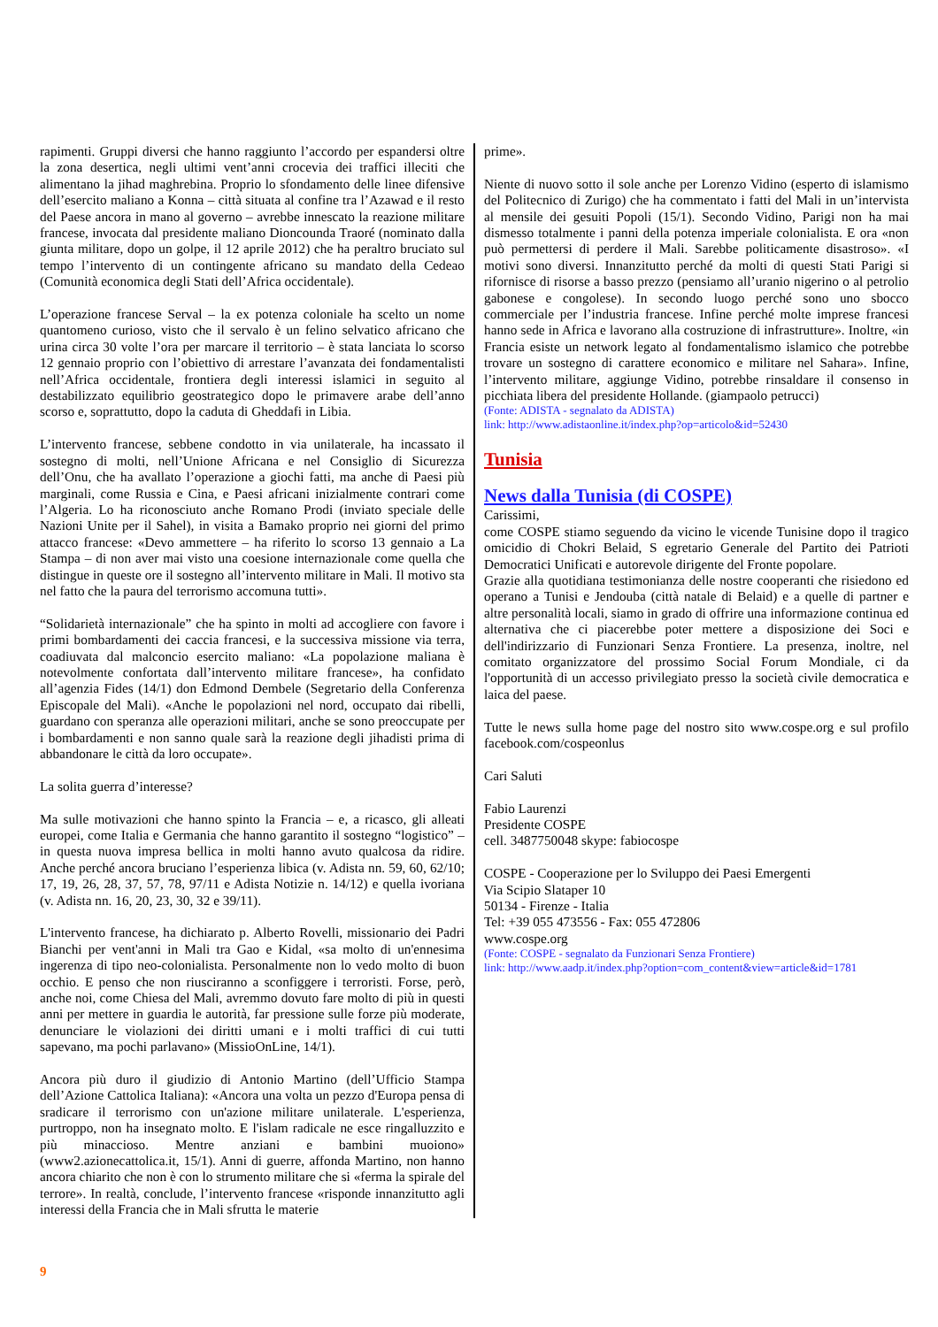rapimenti. Gruppi diversi che hanno raggiunto l’accordo per espandersi oltre la zona desertica, negli ultimi vent’anni crocevia dei traffici illeciti che alimentano la jihad maghrebina. Proprio lo sfondamento delle linee difensive dell’esercito maliano a Konna – città situata al confine tra l’Azawad e il resto del Paese ancora in mano al governo – avrebbe innescato la reazione militare francese, invocata dal presidente maliano Dioncounda Traoré (nominato dalla giunta militare, dopo un golpe, il 12 aprile 2012) che ha peraltro bruciato sul tempo l’intervento di un contingente africano su mandato della Cedeao (Comunità economica degli Stati dell’Africa occidentale).
L’operazione francese Serval – la ex potenza coloniale ha scelto un nome quantomeno curioso, visto che il servalo è un felino selvatico africano che urina circa 30 volte l’ora per marcare il territorio – è stata lanciata lo scorso 12 gennaio proprio con l’obiettivo di arrestare l’avanzata dei fondamentalisti nell’Africa occidentale, frontiera degli interessi islamici in seguito al destabilizzato equilibrio geostrategico dopo le primavere arabe dell’anno scorso e, soprattutto, dopo la caduta di Gheddafi in Libia.
L’intervento francese, sebbene condotto in via unilaterale, ha incassato il sostegno di molti, nell’Unione Africana e nel Consiglio di Sicurezza dell’Onu, che ha avallato l’operazione a giochi fatti, ma anche di Paesi più marginali, come Russia e Cina, e Paesi africani inizialmente contrari come l’Algeria. Lo ha riconosciuto anche Romano Prodi (inviato speciale delle Nazioni Unite per il Sahel), in visita a Bamako proprio nei giorni del primo attacco francese: «Devo ammettere – ha riferito lo scorso 13 gennaio a La Stampa – di non aver mai visto una coesione internazionale come quella che distingue in queste ore il sostegno all’intervento militare in Mali. Il motivo sta nel fatto che la paura del terrorismo accomuna tutti».
“Solidarietà internazionale” che ha spinto in molti ad accogliere con favore i primi bombardamenti dei caccia francesi, e la successiva missione via terra, coadiuvata dal malconcio esercito maliano: «La popolazione maliana è notevolmente confortata dall’intervento militare francese», ha confidato all’agenzia Fides (14/1) don Edmond Dembele (Segretario della Conferenza Episcopale del Mali). «Anche le popolazioni nel nord, occupato dai ribelli, guardano con speranza alle operazioni militari, anche se sono preoccupate per i bombardamenti e non sanno quale sarà la reazione degli jihadisti prima di abbandonare le città da loro occupate».
La solita guerra d’interesse?
Ma sulle motivazioni che hanno spinto la Francia – e, a ricasco, gli alleati europei, come Italia e Germania che hanno garantito il sostegno “logistico” – in questa nuova impresa bellica in molti hanno avuto qualcosa da ridire. Anche perché ancora bruciano l’esperienza libica (v. Adista nn. 59, 60, 62/10; 17, 19, 26, 28, 37, 57, 78, 97/11 e Adista Notizie n. 14/12) e quella ivoriana (v. Adista nn. 16, 20, 23, 30, 32 e 39/11).
L'intervento francese, ha dichiarato p. Alberto Rovelli, missionario dei Padri Bianchi per vent'anni in Mali tra Gao e Kidal, «sa molto di un'ennesima ingerenza di tipo neo-colonialista. Personalmente non lo vedo molto di buon occhio. E penso che non riusciranno a sconfiggere i terroristi. Forse, però, anche noi, come Chiesa del Mali, avremmo dovuto fare molto di più in questi anni per mettere in guardia le autorità, far pressione sulle forze più moderate, denunciare le violazioni dei diritti umani e i molti traffici di cui tutti sapevano, ma pochi parlavano» (MissioOnLine, 14/1).
Ancora più duro il giudizio di Antonio Martino (dell’Ufficio Stampa dell’Azione Cattolica Italiana): «Ancora una volta un pezzo d'Europa pensa di sradicare il terrorismo con un'azione militare unilaterale. L'esperienza, purtroppo, non ha insegnato molto. E l'islam radicale ne esce ringalluzzito e più minaccioso. Mentre anziani e bambini muoiono» (www2.azionecattolica.it, 15/1). Anni di guerre, affonda Martino, non hanno ancora chiarito che non è con lo strumento militare che si «ferma la spirale del terrore». In realtà, conclude, l’intervento francese «risponde innanzitutto agli interessi della Francia che in Mali sfrutta le materie
prime».
Niente di nuovo sotto il sole anche per Lorenzo Vidino (esperto di islamismo del Politecnico di Zurigo) che ha commentato i fatti del Mali in un’intervista al mensile dei gesuiti Popoli (15/1). Secondo Vidino, Parigi non ha mai dismesso totalmente i panni della potenza imperiale colonialista. E ora «non può permettersi di perdere il Mali. Sarebbe politicamente disastroso». «I motivi sono diversi. Innanzitutto perché da molti di questi Stati Parigi si rifornisce di risorse a basso prezzo (pensiamo all’uranio nigerino o al petrolio gabonese e congolese). In secondo luogo perché sono uno sbocco commerciale per l’industria francese. Infine perché molte imprese francesi hanno sede in Africa e lavorano alla costruzione di infrastrutture». Inoltre, «in Francia esiste un network legato al fondamentalismo islamico che potrebbe trovare un sostegno di carattere economico e militare nel Sahara». Infine, l’intervento militare, aggiunge Vidino, potrebbe rinsaldare il consenso in picchiata libera del presidente Hollande. (giampaolo petrucci)
(Fonte: ADISTA - segnalato da ADISTA)
link: http://www.adistaonline.it/index.php?op=articolo&id=52430
Tunisia
News dalla Tunisia (di COSPE)
Carissimi,
come COSPE stiamo seguendo da vicino le vicende Tunisine dopo il tragico omicidio di Chokri Belaid, S egretario Generale del Partito dei Patrioti Democratici Unificati e autorevole dirigente del Fronte popolare.
Grazie alla quotidiana testimonianza delle nostre cooperanti che risiedono ed operano a Tunisi e Jendouba (città natale di Belaid) e a quelle di partner e altre personalità locali, siamo in grado di offrire una informazione continua ed alternativa che ci piacerebbe poter mettere a disposizione dei Soci e dell'indirizzario di Funzionari Senza Frontiere. La presenza, inoltre, nel comitato organizzatore del prossimo Social Forum Mondiale, ci da l'opportunità di un accesso privilegiato presso la società civile democratica e laica del paese.
Tutte le news sulla home page del nostro sito www.cospe.org e sul profilo facebook.com/cospeonlus
Cari Saluti
Fabio Laurenzi
Presidente COSPE
cell. 3487750048 skype: fabiocospe
COSPE - Cooperazione per lo Sviluppo dei Paesi Emergenti
Via Scipio Slataper 10
50134 - Firenze - Italia
Tel: +39 055 473556 - Fax: 055 472806
www.cospe.org
(Fonte: COSPE - segnalato da Funzionari Senza Frontiere)
link: http://www.aadp.it/index.php?option=com_content&view=article&id=1781
9